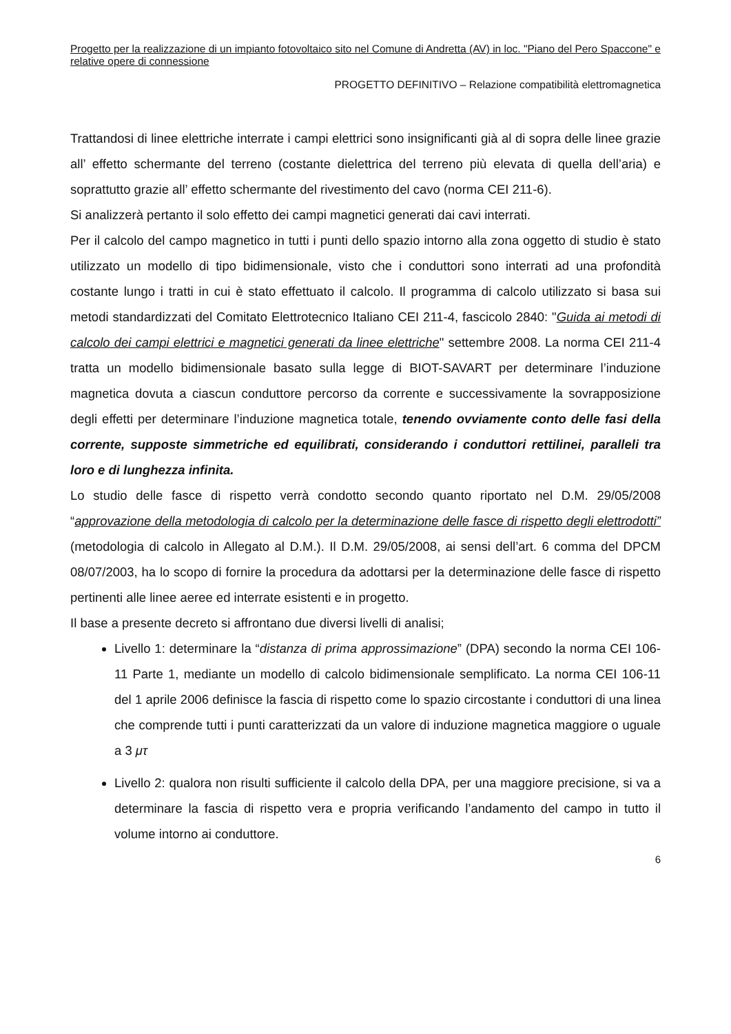Progetto per la realizzazione di un impianto fotovoltaico sito nel Comune di Andretta (AV) in loc. "Piano del Pero Spaccone" e relative opere di connessione
PROGETTO DEFINITIVO – Relazione compatibilità elettromagnetica
Trattandosi di linee elettriche interrate i campi elettrici sono insignificanti già al di sopra delle linee grazie all’ effetto schermante del terreno (costante dielettrica del terreno più elevata di quella dell’aria) e soprattutto grazie all’ effetto schermante del rivestimento del cavo (norma CEI 211-6).
Si analizzerà pertanto il solo effetto dei campi magnetici generati dai cavi interrati.
Per il calcolo del campo magnetico in tutti i punti dello spazio intorno alla zona oggetto di studio è stato utilizzato un modello di tipo bidimensionale, visto che i conduttori sono interrati ad una profondità costante lungo i tratti in cui è stato effettuato il calcolo. Il programma di calcolo utilizzato si basa sui metodi standardizzati del Comitato Elettrotecnico Italiano CEI 211-4, fascicolo 2840: "Guida ai metodi di calcolo dei campi elettrici e magnetici generati da linee elettriche" settembre 2008. La norma CEI 211-4 tratta un modello bidimensionale basato sulla legge di BIOT-SAVART per determinare l’induzione magnetica dovuta a ciascun conduttore percorso da corrente e successivamente la sovrapposizione degli effetti per determinare l’induzione magnetica totale, tenendo ovviamente conto delle fasi della corrente, supposte simmetriche ed equilibrati, considerando i conduttori rettilinei, paralleli tra loro e di lunghezza infinita.
Lo studio delle fasce di rispetto verrà condotto secondo quanto riportato nel D.M. 29/05/2008 “approvazione della metodologia di calcolo per la determinazione delle fasce di rispetto degli elettrodotti” (metodologia di calcolo in Allegato al D.M.). Il D.M. 29/05/2008, ai sensi dell’art. 6 comma del DPCM 08/07/2003, ha lo scopo di fornire la procedura da adottarsi per la determinazione delle fasce di rispetto pertinenti alle linee aeree ed interrate esistenti e in progetto.
Il base a presente decreto si affrontano due diversi livelli di analisi;
Livello 1: determinare la “distanza di prima approssimazione” (DPA) secondo la norma CEI 106-11 Parte 1, mediante un modello di calcolo bidimensionale semplificato. La norma CEI 106-11 del 1 aprile 2006 definisce la fascia di rispetto come lo spazio circostante i conduttori di una linea che comprende tutti i punti caratterizzati da un valore di induzione magnetica maggiore o uguale a 3 μτ
Livello 2: qualora non risulti sufficiente il calcolo della DPA, per una maggiore precisione, si va a determinare la fascia di rispetto vera e propria verificando l’andamento del campo in tutto il volume intorno ai conduttore.
6